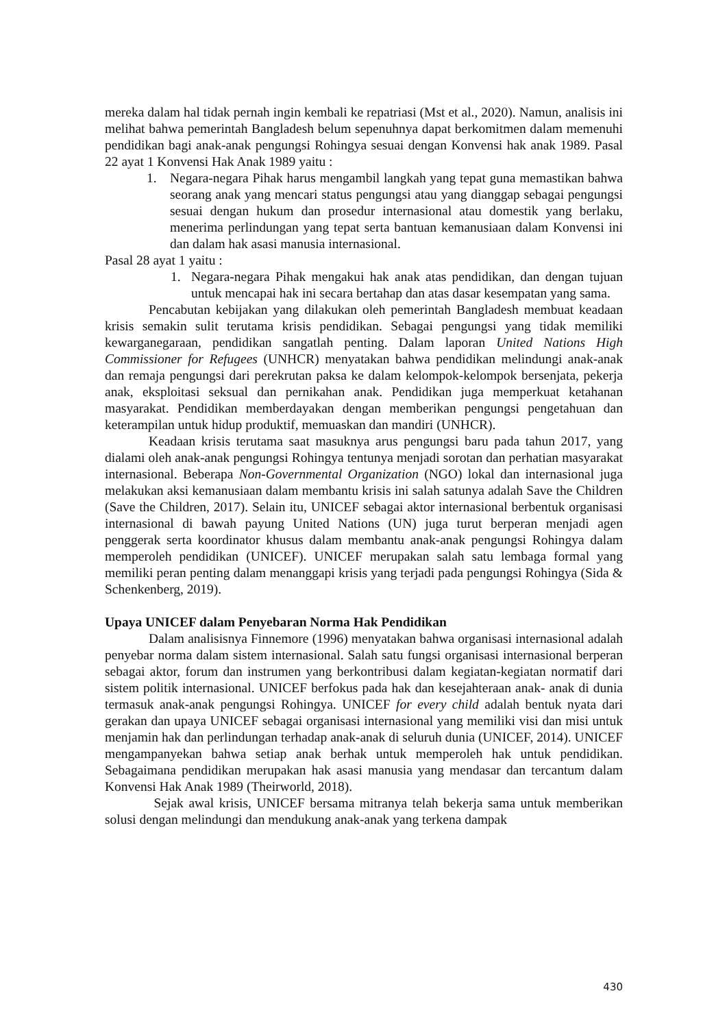mereka dalam hal tidak pernah ingin kembali ke repatriasi (Mst et al., 2020). Namun, analisis ini melihat bahwa pemerintah Bangladesh belum sepenuhnya dapat berkomitmen dalam memenuhi pendidikan bagi anak-anak pengungsi Rohingya sesuai dengan Konvensi hak anak 1989. Pasal 22 ayat 1 Konvensi Hak Anak 1989 yaitu :
1. Negara-negara Pihak harus mengambil langkah yang tepat guna memastikan bahwa seorang anak yang mencari status pengungsi atau yang dianggap sebagai pengungsi sesuai dengan hukum dan prosedur internasional atau domestik yang berlaku, menerima perlindungan yang tepat serta bantuan kemanusiaan dalam Konvensi ini dan dalam hak asasi manusia internasional.
Pasal 28 ayat 1 yaitu :
1. Negara-negara Pihak mengakui hak anak atas pendidikan, dan dengan tujuan untuk mencapai hak ini secara bertahap dan atas dasar kesempatan yang sama.
Pencabutan kebijakan yang dilakukan oleh pemerintah Bangladesh membuat keadaan krisis semakin sulit terutama krisis pendidikan. Sebagai pengungsi yang tidak memiliki kewarganegaraan, pendidikan sangatlah penting. Dalam laporan United Nations High Commissioner for Refugees (UNHCR) menyatakan bahwa pendidikan melindungi anak-anak dan remaja pengungsi dari perekrutan paksa ke dalam kelompok-kelompok bersenjata, pekerja anak, eksploitasi seksual dan pernikahan anak. Pendidikan juga memperkuat ketahanan masyarakat. Pendidikan memberdayakan dengan memberikan pengungsi pengetahuan dan keterampilan untuk hidup produktif, memuaskan dan mandiri (UNHCR).
Keadaan krisis terutama saat masuknya arus pengungsi baru pada tahun 2017, yang dialami oleh anak-anak pengungsi Rohingya tentunya menjadi sorotan dan perhatian masyarakat internasional. Beberapa Non-Governmental Organization (NGO) lokal dan internasional juga melakukan aksi kemanusiaan dalam membantu krisis ini salah satunya adalah Save the Children (Save the Children, 2017). Selain itu, UNICEF sebagai aktor internasional berbentuk organisasi internasional di bawah payung United Nations (UN) juga turut berperan menjadi agen penggerak serta koordinator khusus dalam membantu anak-anak pengungsi Rohingya dalam memperoleh pendidikan (UNICEF). UNICEF merupakan salah satu lembaga formal yang memiliki peran penting dalam menanggapi krisis yang terjadi pada pengungsi Rohingya (Sida & Schenkenberg, 2019).
Upaya UNICEF dalam Penyebaran Norma Hak Pendidikan
Dalam analisisnya Finnemore (1996) menyatakan bahwa organisasi internasional adalah penyebar norma dalam sistem internasional. Salah satu fungsi organisasi internasional berperan sebagai aktor, forum dan instrumen yang berkontribusi dalam kegiatan-kegiatan normatif dari sistem politik internasional. UNICEF berfokus pada hak dan kesejahteraan anak- anak di dunia termasuk anak-anak pengungsi Rohingya. UNICEF for every child adalah bentuk nyata dari gerakan dan upaya UNICEF sebagai organisasi internasional yang memiliki visi dan misi untuk menjamin hak dan perlindungan terhadap anak-anak di seluruh dunia (UNICEF, 2014). UNICEF mengampanyekan bahwa setiap anak berhak untuk memperoleh hak untuk pendidikan. Sebagaimana pendidikan merupakan hak asasi manusia yang mendasar dan tercantum dalam Konvensi Hak Anak 1989 (Theirworld, 2018).
Sejak awal krisis, UNICEF bersama mitranya telah bekerja sama untuk memberikan solusi dengan melindungi dan mendukung anak-anak yang terkena dampak
430